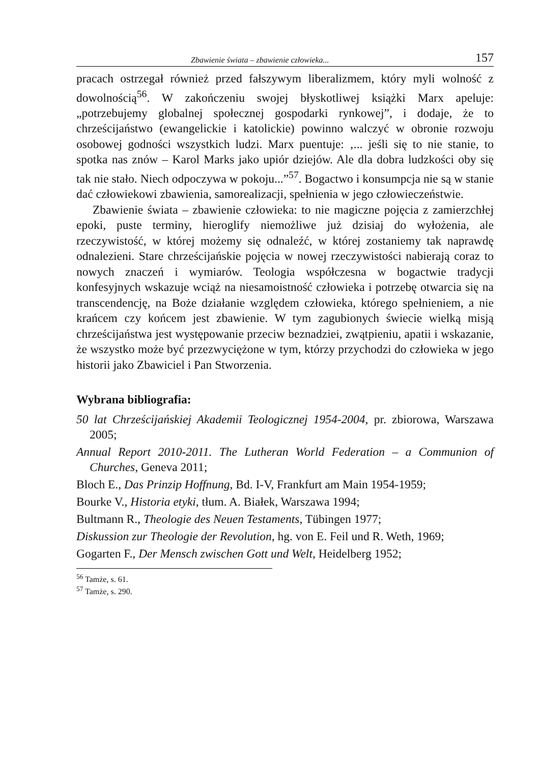Zbawienie świata – zbawienie człowieka... 157
pracach ostrzegał również przed fałszywym liberalizmem, który myli wolność z dowolnością<sup>56</sup>. W zakończeniu swojej błyskotliwej książki Marx apeluje: „potrzebujemy globalnej społecznej gospodarki rynkowej”, i dodaje, że to chrześcijaństwo (ewangelickie i katolickie) powinno walczyć w obronie rozwoju osobowej godności wszystkich ludzi. Marx puentuje: ‚... jeśli się to nie stanie, to spotka nas znów – Karol Marks jako upiór dziejów. Ale dla dobra ludzkości oby się tak nie stało. Niech odpoczywa w pokoju...”<sup>57</sup>. Bogactwo i konsumpcja nie są w stanie dać człowiekowi zbawienia, samorealizacji, spełnienia w jego człowieczeństwie.
Zbawienie świata – zbawienie człowieka: to nie magiczne pojęcia z zamierzchłej epoki, puste terminy, hieroglify niemożliwe już dzisiaj do wyłożenia, ale rzeczywistość, w której możemy się odnaleźć, w której zostaniemy tak naprawdę odnalezieni. Stare chrześcijańskie pojęcia w nowej rzeczywistości nabierają coraz to nowych znaczeń i wymiarów. Teologia współczesna w bogactwie tradycji konfesyjnych wskazuje wciąż na niesamoistność człowieka i potrzebę otwarcia się na transcendencję, na Boże działanie względem człowieka, którego spełnieniem, a nie krańcem czy końcem jest zbawienie. W tym zagubionych świecie wielką misją chrześcijaństwa jest występowanie przeciw beznadziei, zwątpieniu, apatii i wskazanie, że wszystko może być przezwyciężone w tym, którzy przychodzi do człowieka w jego historii jako Zbawiciel i Pan Stworzenia.
Wybrana bibliografia:
50 lat Chrześcijańskiej Akademii Teologicznej 1954-2004, pr. zbiorowa, Warszawa 2005;
Annual Report 2010-2011. The Lutheran World Federation – a Communion of Churches, Geneva 2011;
Bloch E., Das Prinzip Hoffnung, Bd. I-V, Frankfurt am Main 1954-1959;
Bourke V., Historia etyki, tłum. A. Białek, Warszawa 1994;
Bultmann R., Theologie des Neuen Testaments, Tübingen 1977;
Diskussion zur Theologie der Revolution, hg. von E. Feil und R. Weth, 1969;
Gogarten F., Der Mensch zwischen Gott und Welt, Heidelberg 1952;
<sup>56</sup> Tamże, s. 61.
<sup>57</sup> Tamże, s. 290.